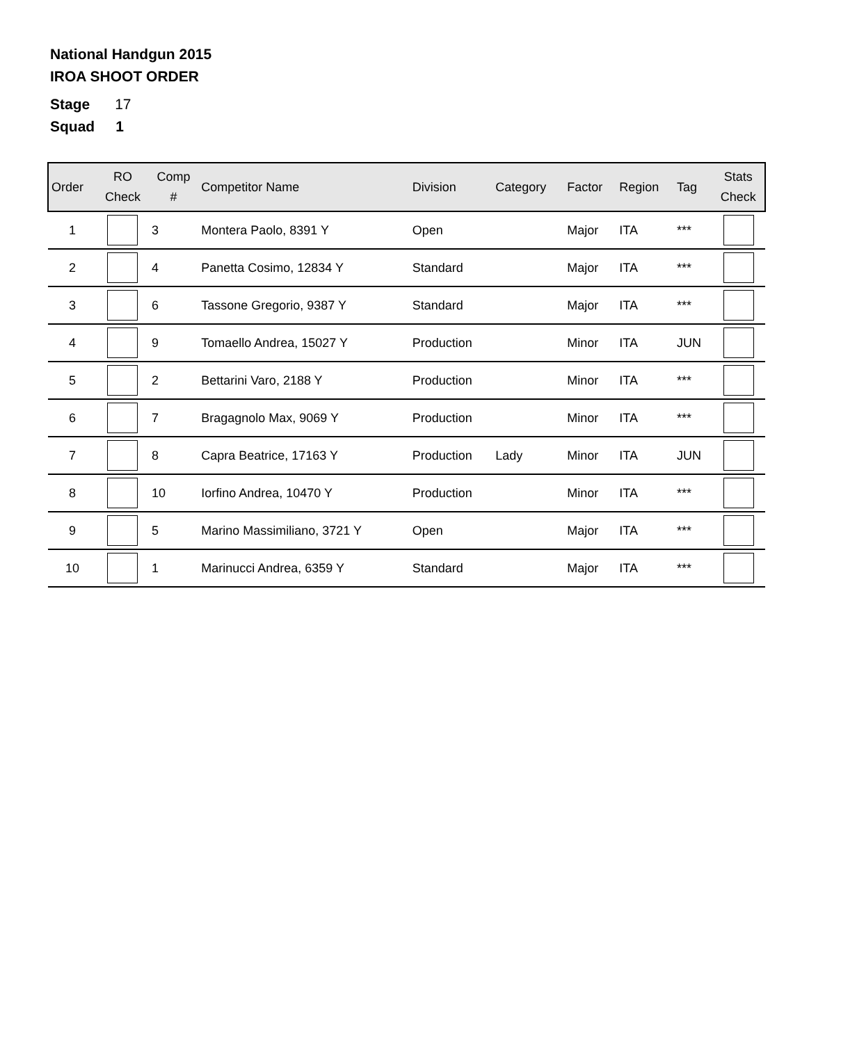National Handgun 2015
IROA SHOOT ORDER
Stage 17
Squad 1
| Order | RO Check | Comp # | Competitor Name | Division | Category | Factor | Region | Tag | Stats Check |
| --- | --- | --- | --- | --- | --- | --- | --- | --- | --- |
| 1 | | 3 | Montera Paolo, 8391 Y | Open | | Major | ITA | *** | |
| 2 | | 4 | Panetta Cosimo, 12834 Y | Standard | | Major | ITA | *** | |
| 3 | | 6 | Tassone Gregorio, 9387 Y | Standard | | Major | ITA | *** | |
| 4 | | 9 | Tomaello Andrea, 15027 Y | Production | | Minor | ITA | JUN | |
| 5 | | 2 | Bettarini Varo, 2188 Y | Production | | Minor | ITA | *** | |
| 6 | | 7 | Bragagnolo Max, 9069 Y | Production | | Minor | ITA | *** | |
| 7 | | 8 | Capra Beatrice, 17163 Y | Production | Lady | Minor | ITA | JUN | |
| 8 | | 10 | Iorfino Andrea, 10470 Y | Production | | Minor | ITA | *** | |
| 9 | | 5 | Marino Massimiliano, 3721 Y | Open | | Major | ITA | *** | |
| 10 | | 1 | Marinucci Andrea, 6359 Y | Standard | | Major | ITA | *** | |